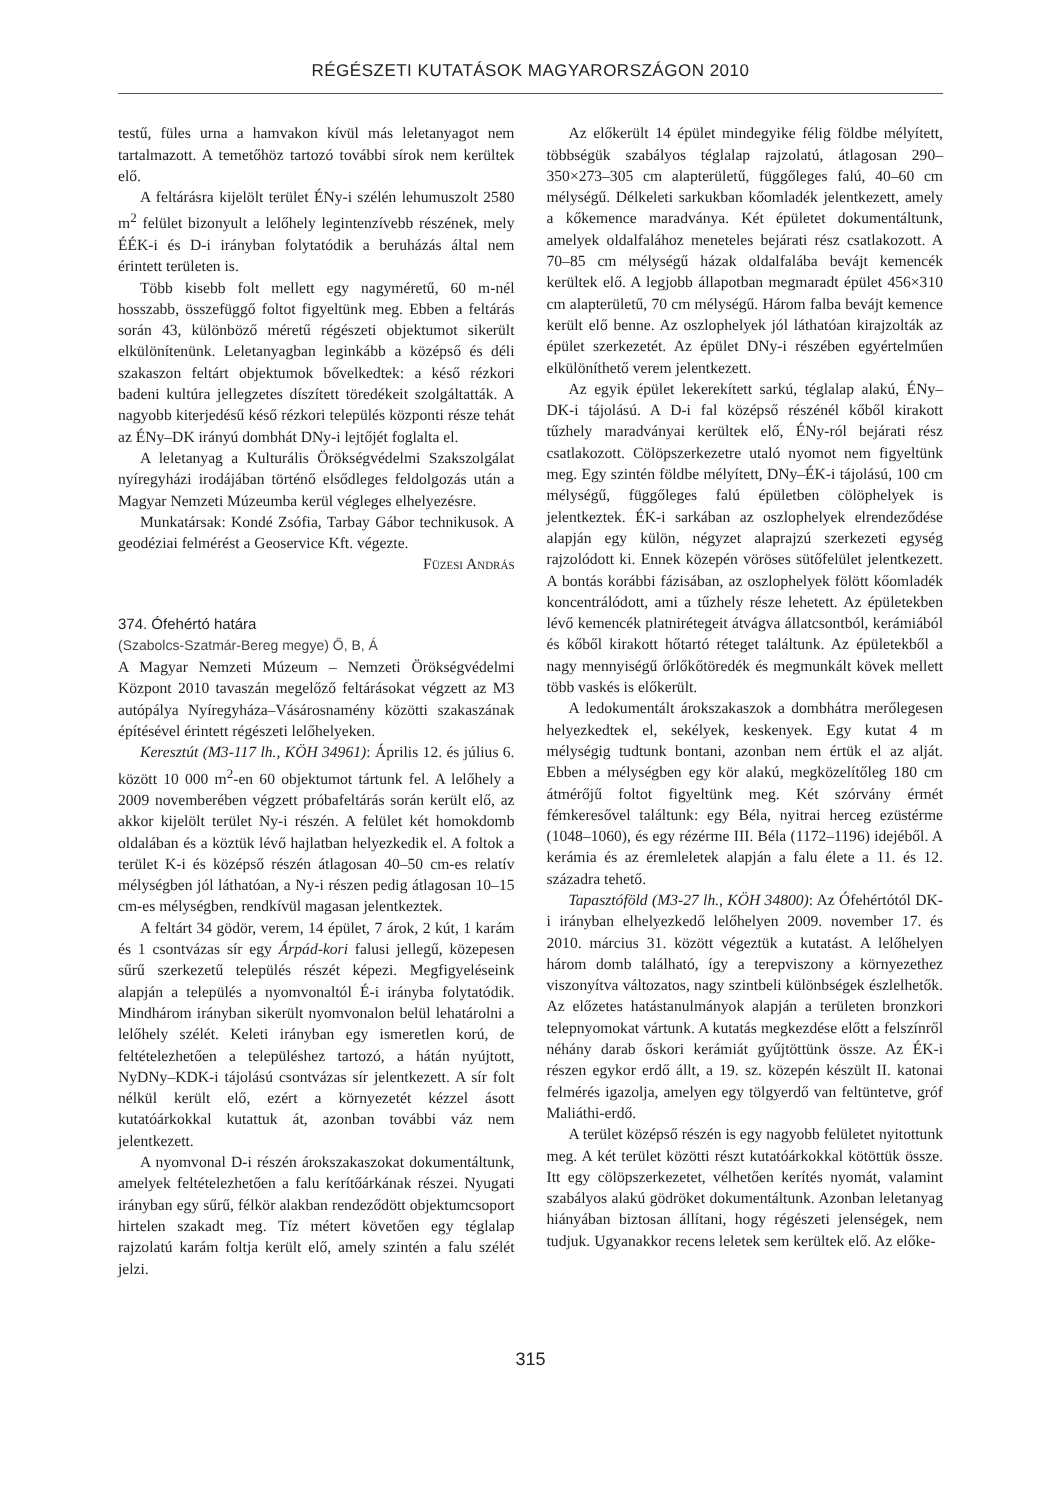RÉGÉSZETI KUTATÁSOK MAGYARORSZÁGON 2010
testű, füles urna a hamvakon kívül más leletanyagot nem tartalmazott. A temetőhöz tartozó további sírok nem kerültek elő.
A feltárásra kijelölt terület ÉNy-i szélén lehumuszolt 2580 m<sup>2</sup> felület bizonyult a lelőhely legintenzívebb részének, mely ÉÉK-i és D-i irányban folytatódik a beruházás által nem érintett területen is.
Több kisebb folt mellett egy nagyméretű, 60 m-nél hosszabb, összefüggő foltot figyeltünk meg. Ebben a feltárás során 43, különböző méretű régészeti objektumot sikerült elkülönítenünk. Leletanyagban leginkább a középső és déli szakaszon feltárt objektumok bővelkedtek: a késő rézkori badeni kultúra jellegzetes díszített töredékeit szolgáltatták. A nagyobb kiterjedésű késő rézkori település központi része tehát az ÉNy–DK irányú dombhát DNy-i lejtőjét foglalta el.
A leletanyag a Kulturális Örökségvédelmi Szakszolgálat nyíregyházi irodájában történő elsődleges feldolgozás után a Magyar Nemzeti Múzeumba kerül végleges elhelyezésre.
Munkatársak: Kondé Zsófia, Tarbay Gábor technikusok. A geodéziai felmérést a Geoservice Kft. végezte.
Füzesi András
374. Ófehértó határa
(Szabolcs-Szatmár-Bereg megye) Ő, B, Á
A Magyar Nemzeti Múzeum – Nemzeti Örökségvédelmi Központ 2010 tavaszán megelőző feltárásokat végzett az M3 autópálya Nyíregyháza–Vásárosnamény közötti szakaszának építésével érintett régészeti lelőhelyeken.
Keresztút (M3-117 lh., KÖH 34961): Április 12. és július 6. között 10 000 m<sup>2</sup>-en 60 objektumot tártunk fel. A lelőhely a 2009 novemberében végzett próbafeltárás során került elő, az akkor kijelölt terület Ny-i részén. A felület két homokdomb oldalában és a köztük lévő hajlatban helyezkedik el. A foltok a terület K-i és középső részén átlagosan 40–50 cm-es relatív mélységben jól láthatóan, a Ny-i részen pedig átlagosan 10–15 cm-es mélységben, rendkívül magasan jelentkeztek.
A feltárt 34 gödör, verem, 14 épület, 7 árok, 2 kút, 1 karám és 1 csontvázas sír egy Árpád-kori falusi jellegű, közepesen sűrű szerkezetű település részét képezi. Megfigyeléseink alapján a település a nyomvonaltól É-i irányba folytatódik. Mindhárom irányban sikerült nyomvonalon belül lehatárolni a lelőhely szélét. Keleti irányban egy ismeretlen korú, de feltételezhetően a településhez tartozó, a hátán nyújtott, NyDNy–KDK-i tájolású csontvázas sír jelentkezett. A sír folt nélkül került elő, ezért a környezetét kézzel ásott kutatóárkokkal kutattuk át, azonban további váz nem jelentkezett.
A nyomvonal D-i részén árokszakaszokat dokumentáltunk, amelyek feltételezhetően a falu kerítőárkának részei. Nyugati irányban egy sűrű, félkör alakban rendeződött objektumcsoport hirtelen szakadt meg. Tíz métert követően egy téglalap rajzolatú karám foltja került elő, amely szintén a falu szélét jelzi.
Az előkerült 14 épület mindegyike félig földbe mélyített, többségük szabályos téglalap rajzolatú, átlagosan 290–350×273–305 cm alapterületű, függőleges falú, 40–60 cm mélységű. Délkeleti sarkukban kőomladék jelentkezett, amely a kőkemence maradványa. Két épületet dokumentáltunk, amelyek oldalfalához meneteles bejárati rész csatlakozott. A 70–85 cm mélységű házak oldalfalába bevájt kemencék kerültek elő. A legjobb állapotban megmaradt épület 456×310 cm alapterületű, 70 cm mélységű. Három falba bevájt kemence került elő benne. Az oszlophelyek jól láthatóan kirajzolták az épület szerkezetét. Az épület DNy-i részében egyértelműen elkülöníthető verem jelentkezett.
Az egyik épület lekerekített sarkú, téglalap alakú, ÉNy–DK-i tájolású. A D-i fal középső részénél kőből kirakott tűzhely maradványai kerültek elő, ÉNy-ról bejárati rész csatlakozott. Cölöpszerkezetre utaló nyomot nem figyeltünk meg. Egy szintén földbe mélyített, DNy–ÉK-i tájolású, 100 cm mélységű, függőleges falú épületben cölöphelyek is jelentkeztek. ÉK-i sarkában az oszlophelyek elrendeződése alapján egy külön, négyzet alaprajzú szerkezeti egység rajzolódott ki. Ennek közepén vöröses sütőfelület jelentkezett. A bontás korábbi fázisában, az oszlophelyek fölött kőomladék koncentrálódott, ami a tűzhely része lehetett. Az épületekben lévő kemencék platnirétegeit átvágva állatcsontból, kerámiából és kőből kirakott hőtartó réteget találtunk. Az épületekből a nagy mennyiségű őrlőkőtöredék és megmunkált kövek mellett több vaskés is előkerült.
A ledokumentált árokszakaszok a dombhátra merőlegesen helyezkedtek el, sekélyek, keskenyek. Egy kutat 4 m mélységig tudtunk bontani, azonban nem értük el az alját. Ebben a mélységben egy kör alakú, megközelítőleg 180 cm átmérőjű foltot figyeltünk meg. Két szórvány érmét fémkeresővel találtunk: egy Béla, nyitrai herceg ezüstérme (1048–1060), és egy rézérme III. Béla (1172–1196) idejéből. A kerámia és az éremleletek alapján a falu élete a 11. és 12. századra tehető.
Tapasztóföld (M3-27 lh., KÖH 34800): Az Ófehértótól DK-i irányban elhelyezkedő lelőhelyen 2009. november 17. és 2010. március 31. között végeztük a kutatást. A lelőhelyen három domb található, így a terepviszony a környezethez viszonyítva változatos, nagy szintbeli különbségek észlelhetők. Az előzetes hatástanulmányok alapján a területen bronzkori telepnyomokat vártunk. A kutatás megkezdése előtt a felszínről néhány darab őskori kerámiát gyűjtöttünk össze. Az ÉK-i részen egykor erdő állt, a 19. sz. közepén készült II. katonai felmérés igazolja, amelyen egy tölgyerdő van feltüntetve, gróf Maliáthi-erdő.
A terület középső részén is egy nagyobb felületet nyitottunk meg. A két terület közötti részt kutatóárkokkal kötöttük össze. Itt egy cölöpszerkezetet, vélhetően kerítés nyomát, valamint szabályos alakú gödröket dokumentáltunk. Azonban leletanyag hiányában biztosan állítani, hogy régészeti jelenségek, nem tudjuk. Ugyanakkor recens leletek sem kerültek elő. Az előke-
315